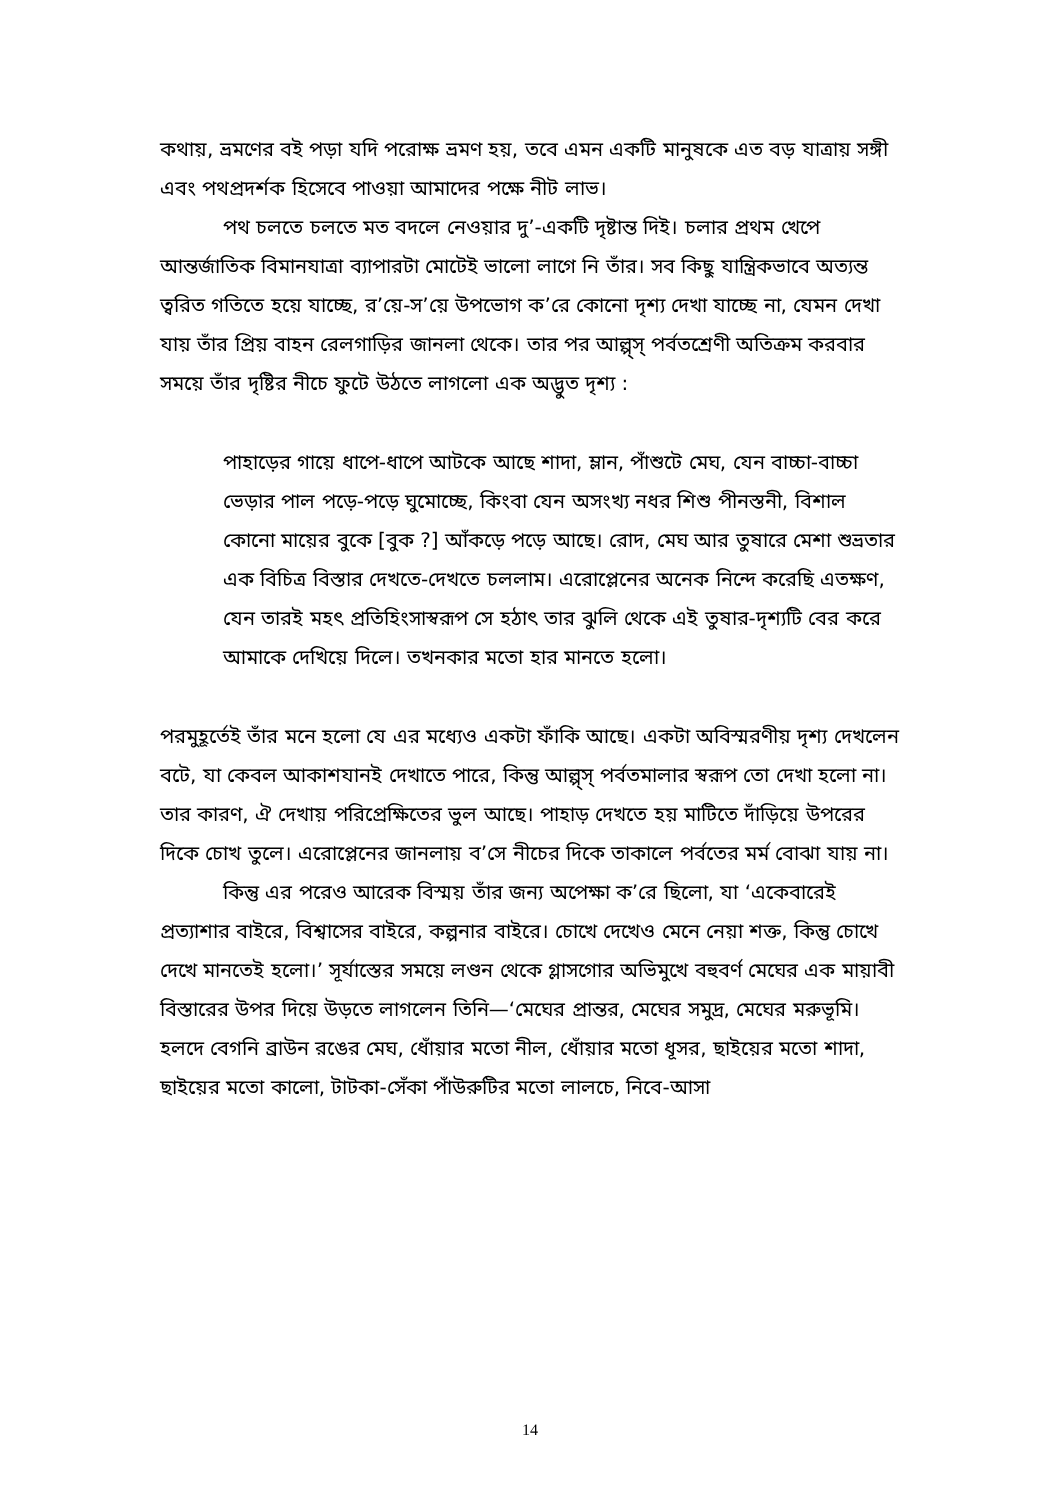কথায়, ভ্রমণের বই পড়া যদি পরোক্ষ ভ্রমণ হয়, তবে এমন একটি মানুষকে এত বড় যাত্রায় সঙ্গী এবং পথপ্রদর্শক হিসেবে পাওয়া আমাদের পক্ষে নীট লাভ।
পথ চলতে চলতে মত বদলে নেওয়ার দু’-একটি দৃষ্টান্ত দিই। চলার প্রথম খেপে আন্তর্জাতিক বিমানযাত্রা ব্যাপারটা মোটেই ভালো লাগে নি তাঁর। সব কিছু যান্ত্রিকভাবে অত্যন্ত ত্বরিত গতিতে হয়ে যাচ্ছে, র’য়ে-স’য়ে উপভোগ ক’রে কোনো দৃশ্য দেখা যাচ্ছে না, যেমন দেখা যায় তাঁর প্রিয় বাহন রেলগাড়ির জানলা থেকে। তার পর আল্প্স্ পর্বতশ্রেণী অতিক্রম করবার সময়ে তাঁর দৃষ্টির নীচে ফুটে উঠতে লাগলো এক অদ্ভুত দৃশ্য :
পাহাড়ের গায়ে ধাপে-ধাপে আটকে আছে শাদা, ম্লান, পাঁশুটে মেঘ, যেন বাচ্চা-বাচ্চা ভেড়ার পাল পড়ে-পড়ে ঘুমোচ্ছে, কিংবা যেন অসংখ্য নধর শিশু পীনস্তনী, বিশাল কোনো মায়ের বুকে [বুক ?] আঁকড়ে পড়ে আছে। রোদ, মেঘ আর তুষারে মেশা শুভ্রতার এক বিচিত্র বিস্তার দেখতে-দেখতে চললাম। এরোপ্লেনের অনেক নিন্দে করেছি এতক্ষণ, যেন তারই মহৎ প্রতিহিংসাস্বরূপ সে হঠাৎ তার ঝুলি থেকে এই তুষার-দৃশ্যটি বের করে আমাকে দেখিয়ে দিলে। তখনকার মতো হার মানতে হলো।
পরমুহূর্তেই তাঁর মনে হলো যে এর মধ্যেও একটা ফাঁকি আছে। একটা অবিস্মরণীয় দৃশ্য দেখলেন বটে, যা কেবল আকাশযানই দেখাতে পারে, কিন্তু আল্প্স্ পর্বতমালার স্বরূপ তো দেখা হলো না। তার কারণ, ঐ দেখায় পরিপ্রেক্ষিতের ভুল আছে। পাহাড় দেখতে হয় মাটিতে দাঁড়িয়ে উপরের দিকে চোখ তুলে। এরোপ্লেনের জানলায় ব’সে নীচের দিকে তাকালে পর্বতের মর্ম বোঝা যায় না।
কিন্তু এর পরেও আরেক বিস্ময় তাঁর জন্য অপেক্ষা ক’রে ছিলো, যা ‘একেবারেই প্রত্যাশার বাইরে, বিশ্বাসের বাইরে, কল্পনার বাইরে। চোখে দেখেও মেনে নেয়া শক্ত, কিন্তু চোখে দেখে মানতেই হলো।’ সূর্যাস্তের সময়ে লণ্ডন থেকে গ্লাসগোর অভিমুখে বহুবর্ণ মেঘের এক মায়াবী বিস্তারের উপর দিয়ে উড়তে লাগলেন তিনি—‘মেঘের প্রান্তর, মেঘের সমুদ্র, মেঘের মরুভূমি। হলদে বেগনি ব্রাউন রঙের মেঘ, ধোঁয়ার মতো নীল, ধোঁয়ার মতো ধূসর, ছাইয়ের মতো শাদা, ছাইয়ের মতো কালো, টাটকা-সেঁকা পাঁউরুটির মতো লালচে, নিবে-আসা
14